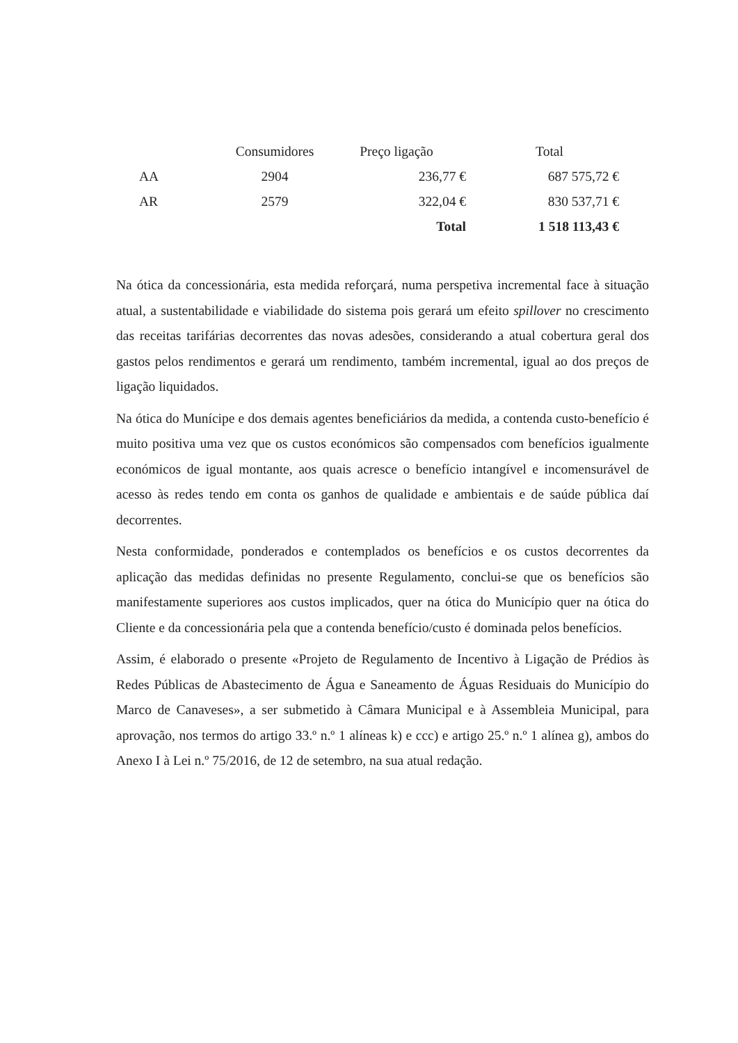| | Consumidores | Preço ligação | Total |
| --- | --- | --- | --- |
| AA | 2904 | 236,77 € | 687 575,72 € |
| AR | 2579 | 322,04 € | 830 537,71 € |
| | | Total | 1 518 113,43 € |
Na ótica da concessionária, esta medida reforçará, numa perspetiva incremental face à situação atual, a sustentabilidade e viabilidade do sistema pois gerará um efeito spillover no crescimento das receitas tarifárias decorrentes das novas adesões, considerando a atual cobertura geral dos gastos pelos rendimentos e gerará um rendimento, também incremental, igual ao dos preços de ligação liquidados.
Na ótica do Munícipe e dos demais agentes beneficiários da medida, a contenda custo-benefício é muito positiva uma vez que os custos económicos são compensados com benefícios igualmente económicos de igual montante, aos quais acresce o benefício intangível e incomensurável de acesso às redes tendo em conta os ganhos de qualidade e ambientais e de saúde pública daí decorrentes.
Nesta conformidade, ponderados e contemplados os benefícios e os custos decorrentes da aplicação das medidas definidas no presente Regulamento, conclui-se que os benefícios são manifestamente superiores aos custos implicados, quer na ótica do Município quer na ótica do Cliente e da concessionária pela que a contenda benefício/custo é dominada pelos benefícios.
Assim, é elaborado o presente «Projeto de Regulamento de Incentivo à Ligação de Prédios às Redes Públicas de Abastecimento de Água e Saneamento de Águas Residuais do Município do Marco de Canaveses», a ser submetido à Câmara Municipal e à Assembleia Municipal, para aprovação, nos termos do artigo 33.º n.º 1 alíneas k) e ccc) e artigo 25.º n.º 1 alínea g), ambos do Anexo I à Lei n.º 75/2016, de 12 de setembro, na sua atual redação.